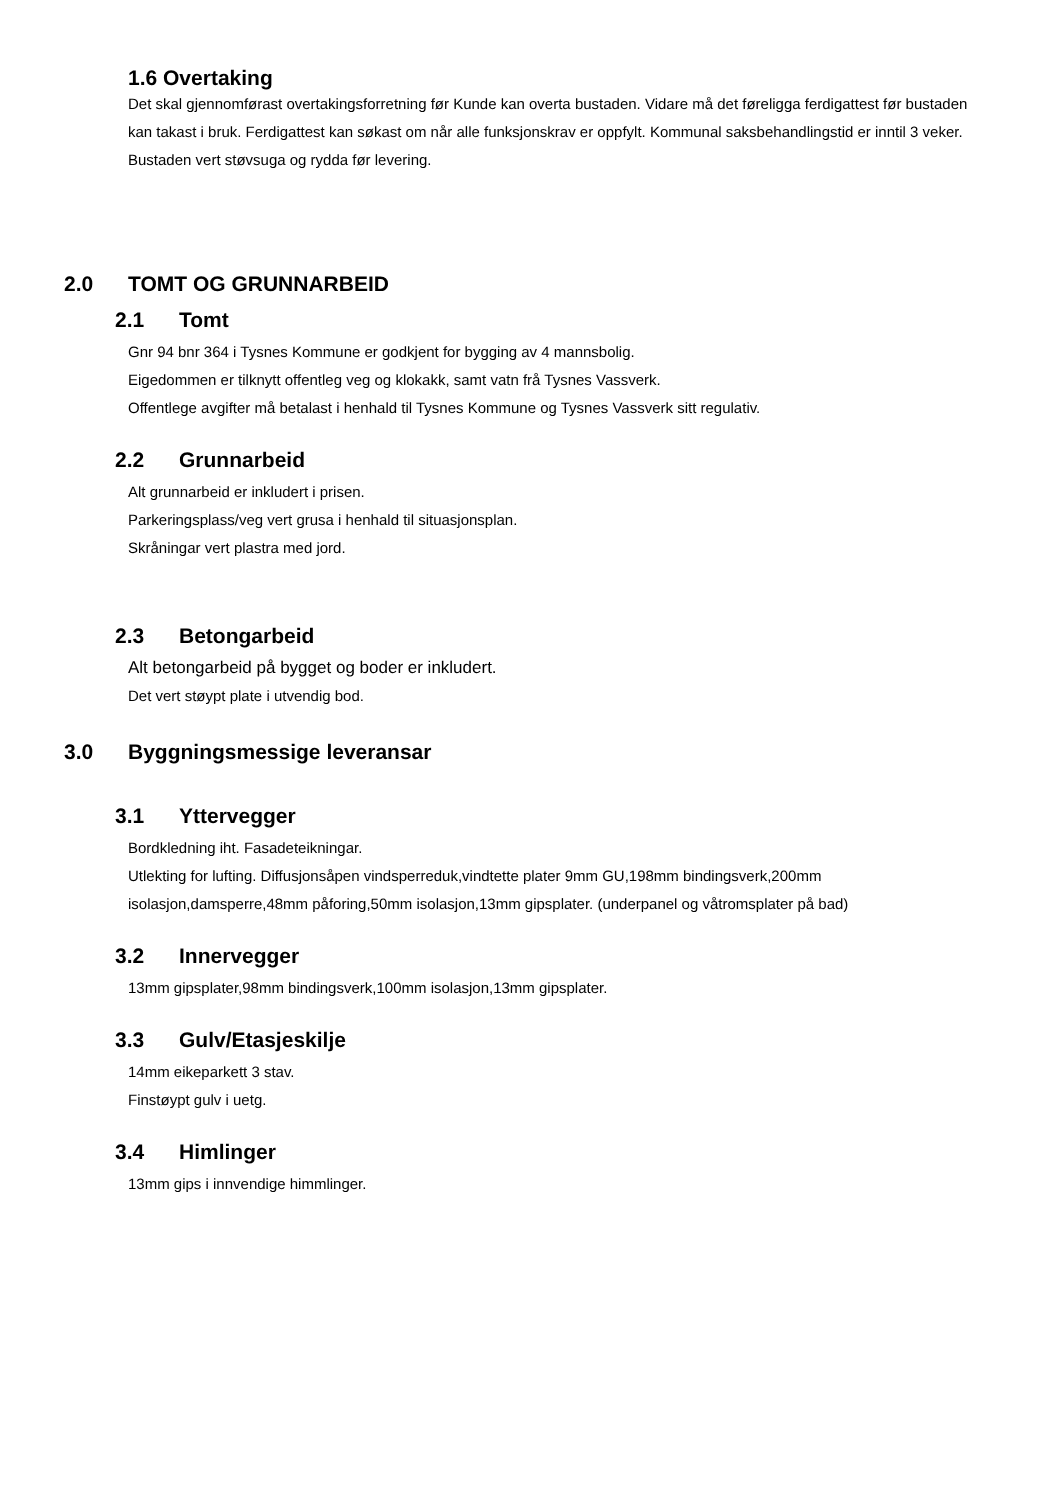1.6 Overtaking
Det skal gjennomførast overtakingsforretning før Kunde kan overta bustaden. Vidare må det føreligga ferdigattest før bustaden kan takast i bruk. Ferdigattest kan søkast om når alle funksjonskrav er oppfylt. Kommunal saksbehandlingstid er inntil 3 veker. Bustaden vert støvsuga og rydda før levering.
2.0 TOMT OG GRUNNARBEID
2.1 Tomt
Gnr 94 bnr 364 i Tysnes Kommune er godkjent for bygging av 4 mannsbolig.
Eigedommen er tilknytt offentleg veg og klokakk, samt vatn frå Tysnes Vassverk.
Offentlege avgifter må betalast i henhald til Tysnes Kommune og Tysnes Vassverk sitt regulativ.
2.2 Grunnarbeid
Alt grunnarbeid er inkludert i prisen.
Parkeringsplass/veg vert grusa i henhald til situasjonsplan.
Skråningar vert plastra med jord.
2.3 Betongarbeid
Alt betongarbeid på bygget og boder er inkludert.
Det vert støypt plate i utvendig bod.
3.0 Byggningsmessige leveransar
3.1 Yttervegger
Bordkledning iht. Fasadeteikningar.
Utlekting for lufting. Diffusjonsåpen vindsperreduk,vindtette plater 9mm GU,198mm bindingsverk,200mm isolasjon,damsperre,48mm påforing,50mm isolasjon,13mm gipsplater. (underpanel og våtromsplater på bad)
3.2 Innervegger
13mm gipsplater,98mm bindingsverk,100mm isolasjon,13mm gipsplater.
3.3 Gulv/Etasjeskilje
14mm eikeparkett 3 stav.
Finstøypt gulv i uetg.
3.4 Himlinger
13mm gips i innvendige himmlinger.